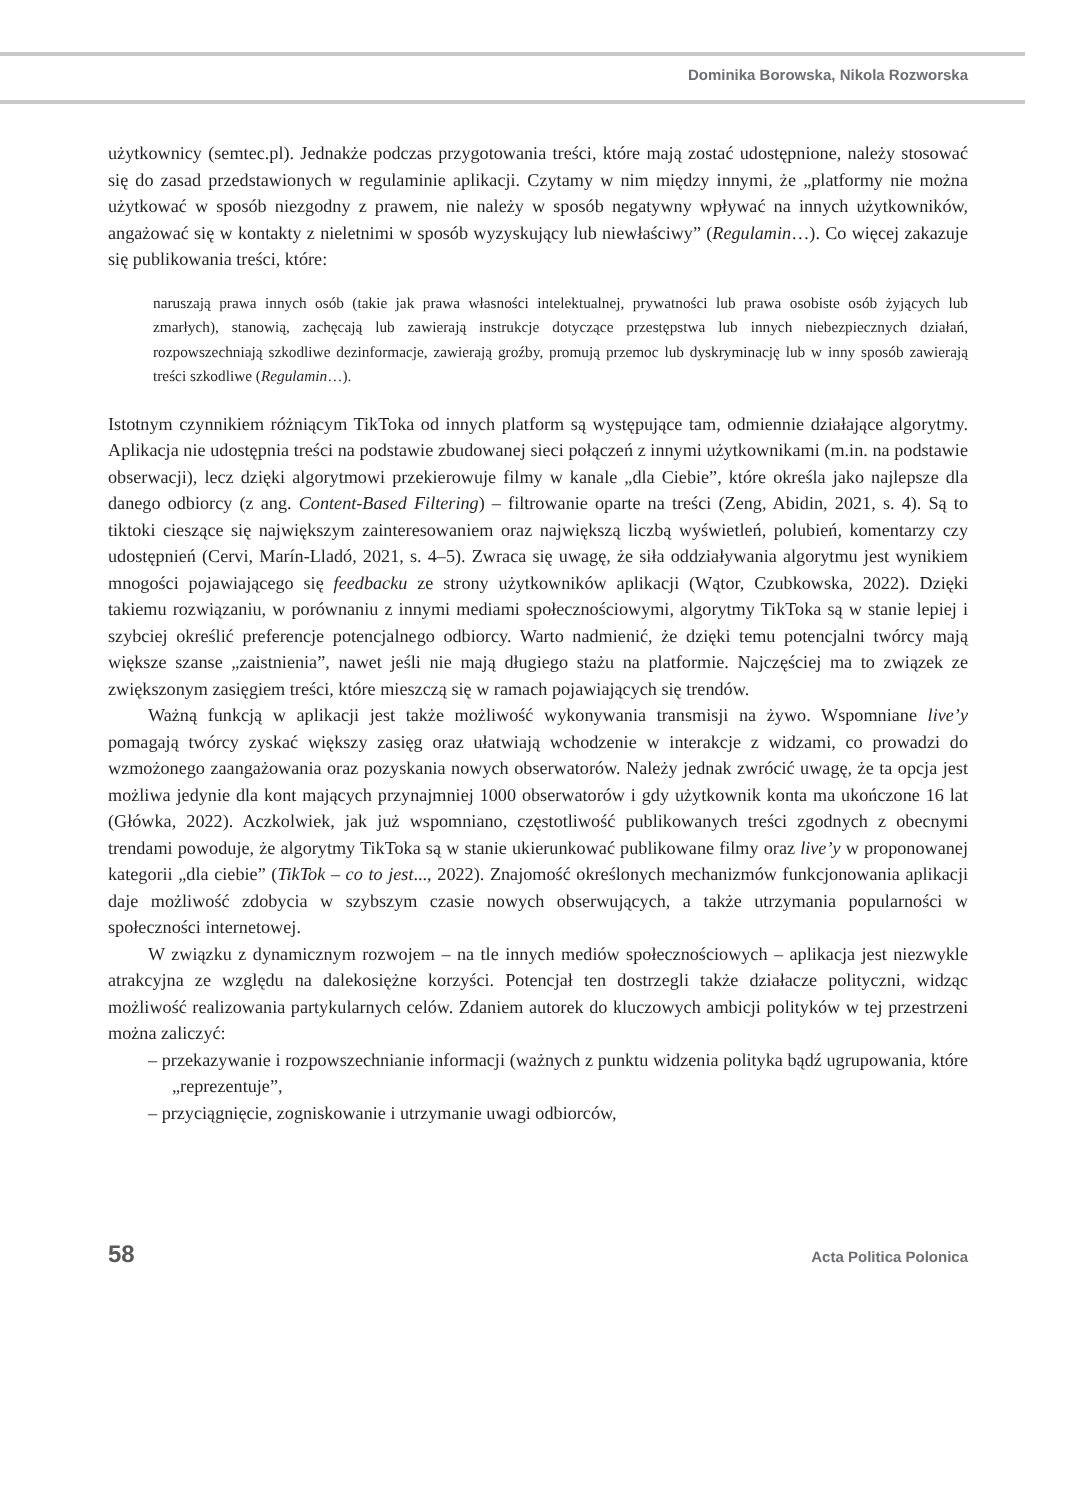Dominika Borowska, Nikola Rozworska
użytkownicy (semtec.pl). Jednakże podczas przygotowania treści, które mają zostać udostępnione, należy stosować się do zasad przedstawionych w regulaminie aplikacji. Czytamy w nim między innymi, że „platformy nie można użytkować w sposób niezgodny z prawem, nie należy w sposób negatywny wpływać na innych użytkowników, angażować się w kontakty z nieletnimi w sposób wyzyskujący lub niewłaściwy” (Regulamin…). Co więcej zakazuje się publikowania treści, które:
naruszają prawa innych osób (takie jak prawa własności intelektualnej, prywatności lub prawa osobiste osób żyjących lub zmarłych), stanowią, zachęcają lub zawierają instrukcje dotyczące przestępstwa lub innych niebezpiecznych działań, rozpowszechniają szkodliwe dezinformacje, zawierają groźby, promują przemoc lub dyskryminację lub w inny sposób zawierają treści szkodliwe (Regulamin…).
Istotnym czynnikiem różniącym TikToka od innych platform są występujące tam, odmiennie działające algorytmy. Aplikacja nie udostępnia treści na podstawie zbudowanej sieci połączeń z innymi użytkownikami (m.in. na podstawie obserwacji), lecz dzięki algorytmowi przekierowuje filmy w kanale „dla Ciebie”, które określa jako najlepsze dla danego odbiorcy (z ang. Content-Based Filtering) – filtrowanie oparte na treści (Zeng, Abidin, 2021, s. 4). Są to tiktoki cieszące się największym zainteresowaniem oraz największą liczbą wyświetleń, polubień, komentarzy czy udostępnień (Cervi, Marín-Lladó, 2021, s. 4–5). Zwraca się uwagę, że siła oddziaływania algorytmu jest wynikiem mnogości pojawiającego się feedbacku ze strony użytkowników aplikacji (Wątor, Czubkowska, 2022). Dzięki takiemu rozwiązaniu, w porównaniu z innymi mediami społecznościowymi, algorytmy TikToka są w stanie lepiej i szybciej określić preferencje potencjalnego odbiorcy. Warto nadmienić, że dzięki temu potencjalni twórcy mają większe szanse „zaistnienia”, nawet jeśli nie mają długiego stażu na platformie. Najczęściej ma to związek ze zwiększonym zasięgiem treści, które mieszczą się w ramach pojawiających się trendów.
Ważną funkcją w aplikacji jest także możliwość wykonywania transmisji na żywo. Wspomniane live’y pomagają twórcy zyskać większy zasięg oraz ułatwiają wchodzenie w interakcje z widzami, co prowadzi do wzmożonego zaangażowania oraz pozyskania nowych obserwatorów. Należy jednak zwrócić uwagę, że ta opcja jest możliwa jedynie dla kont mających przynajmniej 1000 obserwatorów i gdy użytkownik konta ma ukończone 16 lat (Główka, 2022). Aczkolwiek, jak już wspomniano, częstotliwość publikowanych treści zgodnych z obecnymi trendami powoduje, że algorytmy TikToka są w stanie ukierunkować publikowane filmy oraz live’y w proponowanej kategorii „dla ciebie” (TikTok – co to jest..., 2022). Znajomość określonych mechanizmów funkcjonowania aplikacji daje możliwość zdobycia w szybszym czasie nowych obserwujących, a także utrzymania popularności w społeczności internetowej.
W związku z dynamicznym rozwojem – na tle innych mediów społecznościowych – aplikacja jest niezwykle atrakcyjna ze względu na dalekosiężne korzyści. Potencjał ten dostrzegli także działacze polityczni, widząc możliwość realizowania partykularnych celów. Zdaniem autorek do kluczowych ambicji polityków w tej przestrzeni można zaliczyć:
– przekazywanie i rozpowszechnianie informacji (ważnych z punktu widzenia polityka bądź ugrupowania, które „reprezentuje”,
– przyciągnięcie, zogniskowanie i utrzymanie uwagi odbiorców,
58 Acta Politica Polonica